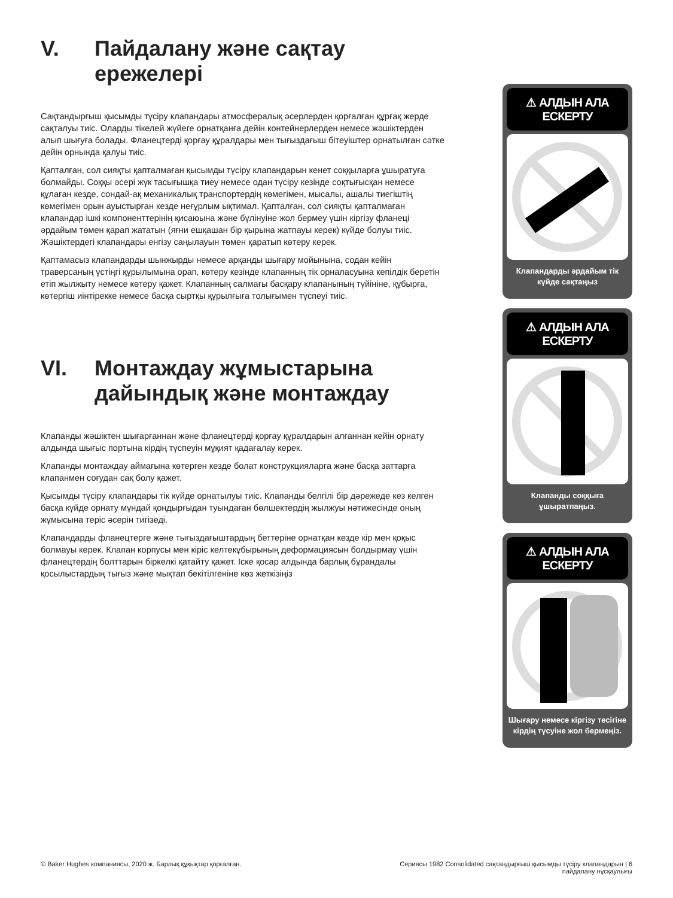V. Пайдалану және сақтау ережелері
Сақтандырғыш қысымды түсіру клапандары атмосфералық әсерлерден қорғалған құрғақ жерде сақталуы тиіс. Оларды тікелей жүйеге орнатқанға дейін контейнерлерден немесе жәшіктерден алып шығуға болады. Фланецтерді қорғау құралдары мен тығыздағыш бітеуіштер орнатылған сәтке дейін орнында қалуы тиіс.
Қапталған, сол сияқты қапталмаған қысымды түсіру клапандарын кенет соққыларға ұшыратуға болмайды. Соққы әсері жүк тасығышқа тиеу немесе одан түсіру кезінде соқтығысқан немесе құлаған кезде, сондай-ақ механикалық транспортердің көмегімен, мысалы, ашалы тиегіштің көмегімен орын ауыстырған кезде неғұрлым ықтимал. Қапталған, сол сияқты қапталмаған клапандар ішкі компоненттерінің қисаюына және бүлінуіне жол бермеу үшін кіргізу фланеці әрдайым төмен қарап жататын (яғни ешқашан бір қырына жатпауы керек) күйде болуы тиіс. Жәшіктердегі клапандары енгізу саңылауын төмен қаратып көтеру керек.
Қаптамасыз клапандарды шынжырды немесе арқанды шығару мойынына, содан кейін траверсаның үстіңгі құрылымына орап, көтеру кезінде клапанның тік орналасуына кепілдік беретін етіп жылжыту немесе көтеру қажет. Клапанның салмағы басқару клапанының түйініне, құбырға, көтергіш иінтірекке немесе басқа сыртқы құрылғыға толығымен түспеуі тиіс.
VI. Монтаждау жұмыстарына дайындық және монтаждау
Клапанды жәшіктен шығарғаннан және фланецтерді қорғау құралдарын алғаннан кейін орнату алдында шығыс портына кірдің түспеуін мұқият қадағалау керек.
Клапанды монтаждау аймағына көтерген кезде болат конструкцияларға және басқа заттарға клапанмен соғудан сақ болу қажет.
Қысымды түсіру клапандары тік күйде орнатылуы тиіс. Клапанды белгілі бір дәрежеде кез келген басқа күйде орнату мұндай қондырғыдан туындаған бөлшектердің жылжуы нәтижесінде оның жұмысына теріс әсерін тигізеді.
Клапандарды фланецтерге және тығыздағыштардың беттеріне орнатқан кезде кір мен қоқыс болмауы керек. Клапан корпусы мен кіріс келтекұбырының деформациясын болдырмау үшін фланецтердің болттарын біркелкі қатайту қажет. Іске қосар алдында барлық бұрандалы қосылыстардың тығыз және мықтап бекітілгеніне көз жеткізіңіз
⚠ АЛДЫН АЛА ЕСКЕРТУ
Клапандарды әрдайым тік күйде сақтаңыз
⚠ АЛДЫН АЛА ЕСКЕРТУ
Клапанды соққыға ұшыратпаңыз.
⚠ АЛДЫН АЛА ЕСКЕРТУ
Шығару немесе кіргізу тесігіне кірдің түсуіне жол бермеңіз.
© Baker Hughes компаниясы, 2020 ж. Барлық құқықтар қорғалған. Сериясы 1982 Consolidated сақтандырғыш қысымды түсіру клапандарын | 6
пайдалану нұсқаулығы